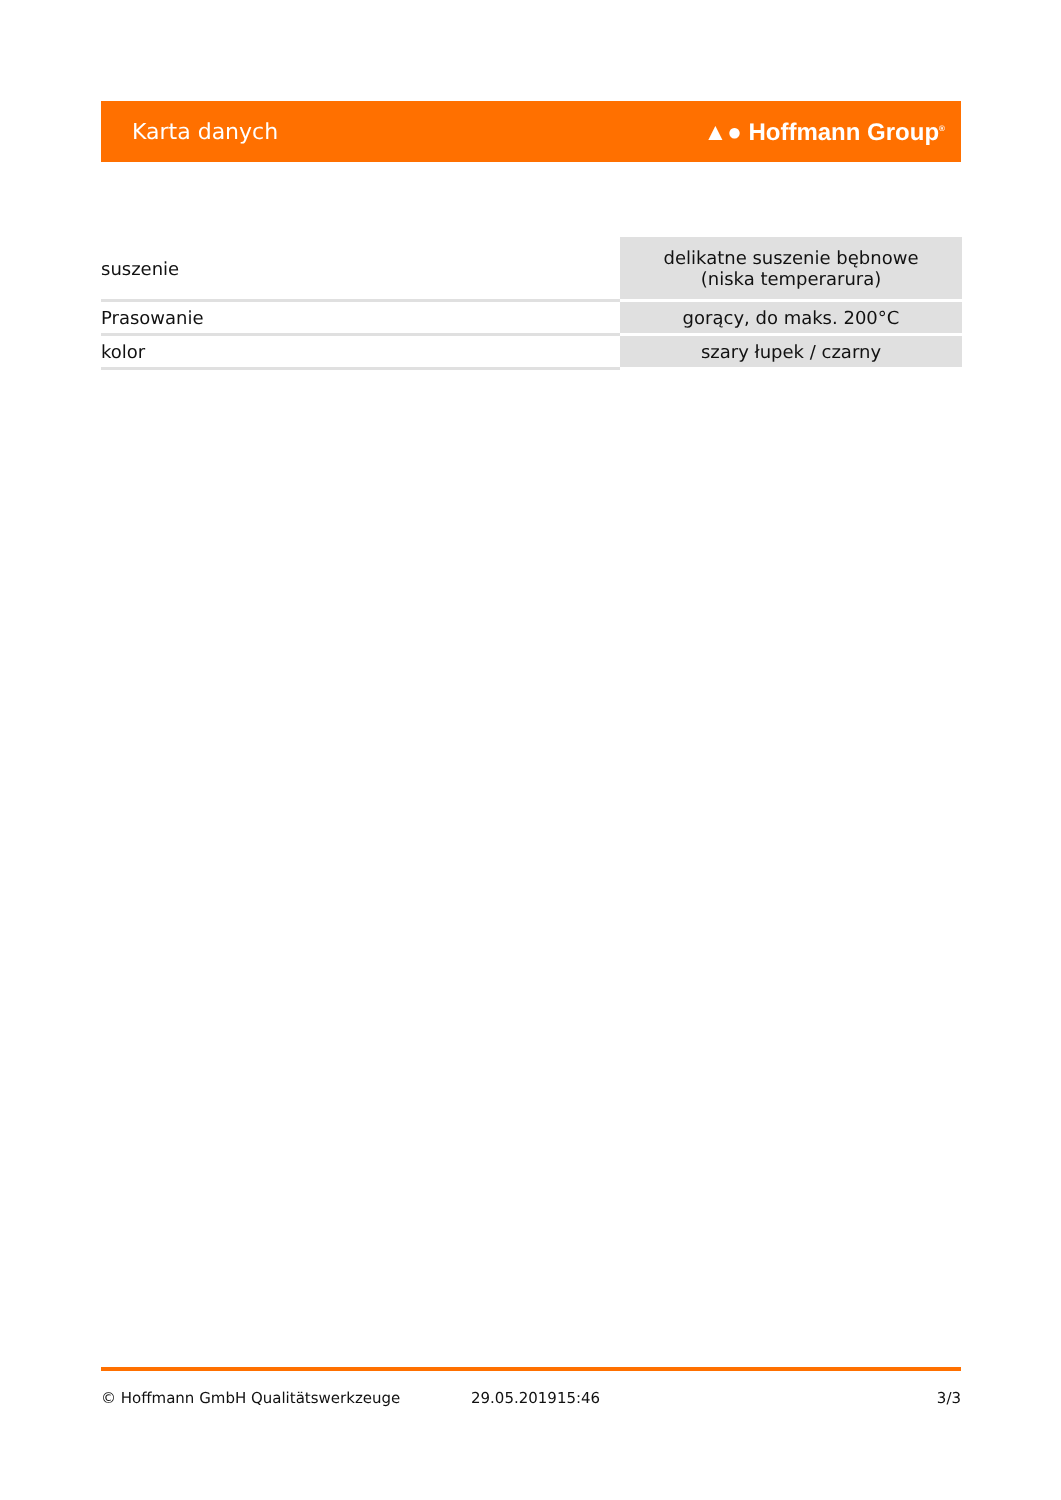Karta danych ▲● Hoffmann Group<sup>®</sup>
| suszenie | delikatne suszenie bębnowe (niska temperarura) |
| Prasowanie | gorący, do maks. 200°C |
| kolor | szary łupek / czarny |
© Hoffmann GmbH Qualitätswerkzeuge 29.05.201915:46 3/3